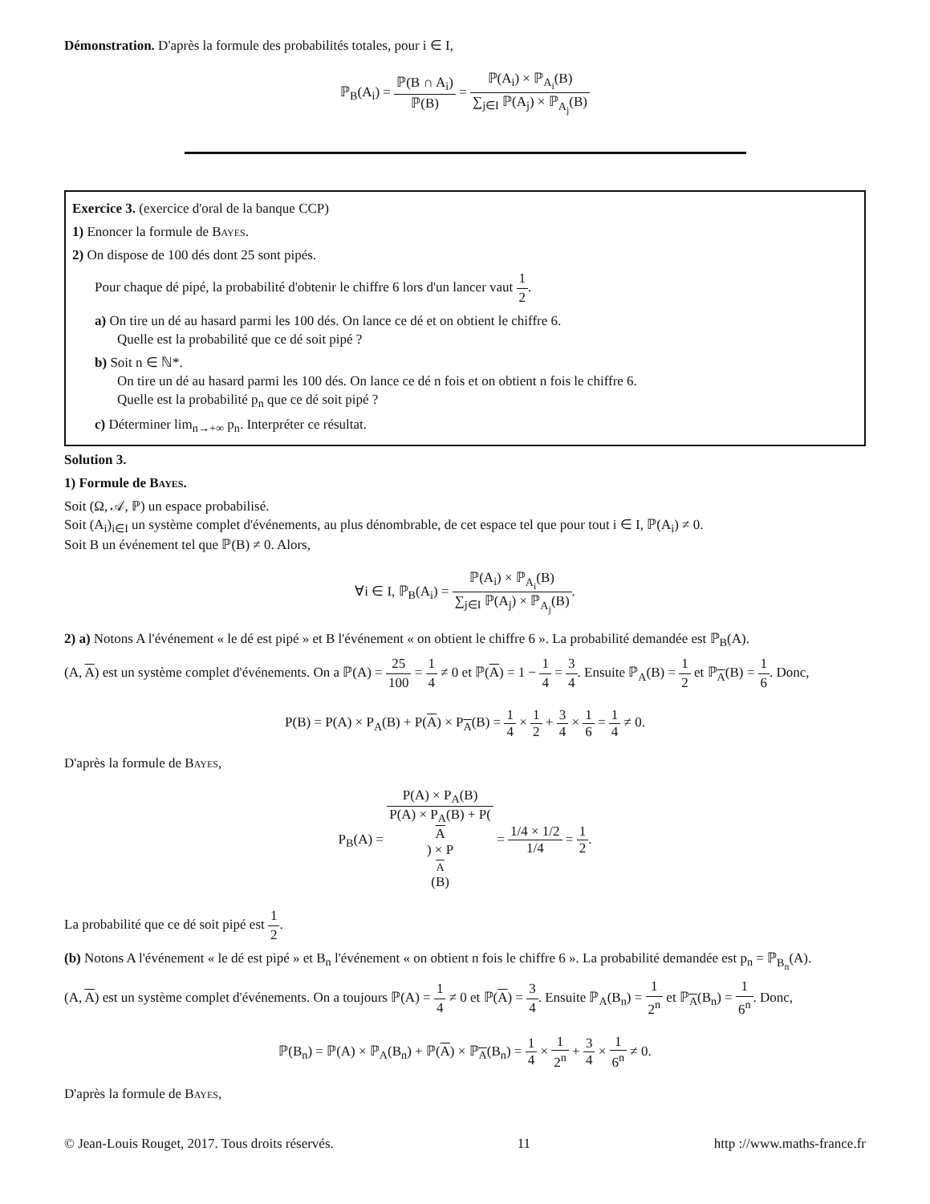Démonstration. D'après la formule des probabilités totales, pour i ∈ I,
ℙ<sub>B</sub>(A<sub>i</sub>) = ℙ(B ∩ A<sub>i</sub>) ℙ(B) = ℙ(A<sub>i</sub>) × ℙ<sub>A<sub>i</sub></sub>(B) ∑<sub>j∈I</sub> ℙ(A<sub>j</sub>) × ℙ<sub>A<sub>j</sub></sub>(B)
Exercice 3. (exercice d'oral de la banque CCP)
1) Enoncer la formule de Bayes.
2) On dispose de 100 dés dont 25 sont pipés.
Pour chaque dé pipé, la probabilité d'obtenir le chiffre 6 lors d'un lancer vaut 1 2.
a) On tire un dé au hasard parmi les 100 dés. On lance ce dé et on obtient le chiffre 6.
Quelle est la probabilité que ce dé soit pipé ?
b) Soit n ∈ ℕ*.
On tire un dé au hasard parmi les 100 dés. On lance ce dé n fois et on obtient n fois le chiffre 6.
Quelle est la probabilité p<sub>n</sub> que ce dé soit pipé ?
c) Déterminer lim<sub>n→+∞</sub> p<sub>n</sub>. Interpréter ce résultat.
Solution 3.
1) Formule de Bayes.
Soit (Ω, 𝒜, ℙ) un espace probabilisé.
Soit (A<sub>i</sub>)<sub>i∈I</sub> un système complet d'événements, au plus dénombrable, de cet espace tel que pour tout i ∈ I, ℙ(A<sub>i</sub>) ≠ 0.
Soit B un événement tel que ℙ(B) ≠ 0. Alors,
∀i ∈ I, ℙ<sub>B</sub>(A<sub>i</sub>) = ℙ(A<sub>i</sub>) × ℙ<sub>A<sub>i</sub></sub>(B) ∑<sub>j∈I</sub> ℙ(A<sub>j</sub>) × ℙ<sub>A<sub>j</sub></sub>(B).
2) a) Notons A l'événement « le dé est pipé » et B l'événement « on obtient le chiffre 6 ». La probabilité demandée est ℙ<sub>B</sub>(A).
(A, A) est un système complet d'événements. On a ℙ(A) = 25 100 = 1 4 ≠ 0 et ℙ(A) = 1 − 1 4 = 3 4. Ensuite ℙ<sub>A</sub>(B) = 1 2 et ℙ<sub>A</sub>(B) = 1 6. Donc,
P(B) = P(A) × P<sub>A</sub>(B) + P(A) × P<sub>A</sub>(B) = 1 4 × 1 2 + 3 4 × 1 6 = 1 4 ≠ 0.
D'après la formule de Bayes,
P<sub>B</sub>(A) = P(A) × P<sub>A</sub>(B) P(A) × P<sub>A</sub>(B) + P(A) × P<sub>A</sub>(B) = 1/4 × 1/2 1/4 = 1 2.
La probabilité que ce dé soit pipé est 1 2.
(b) Notons A l'événement « le dé est pipé » et B<sub>n</sub> l'événement « on obtient n fois le chiffre 6 ». La probabilité demandée est p<sub>n</sub> = ℙ<sub>B<sub>n</sub></sub>(A).
(A, A) est un système complet d'événements. On a toujours ℙ(A) = 1 4 ≠ 0 et ℙ(A) = 3 4. Ensuite ℙ<sub>A</sub>(B<sub>n</sub>) = 1 2<sup>n</sup> et ℙ<sub>A</sub>(B<sub>n</sub>) = 1 6<sup>n</sup>. Donc,
ℙ(B<sub>n</sub>) = ℙ(A) × ℙ<sub>A</sub>(B<sub>n</sub>) + ℙ(A) × ℙ<sub>A</sub>(B<sub>n</sub>) = 1 4 × 1 2<sup>n</sup> + 3 4 × 1 6<sup>n</sup> ≠ 0.
D'après la formule de Bayes,
© Jean-Louis Rouget, 2017. Tous droits réservés. 11 http ://www.maths-france.fr